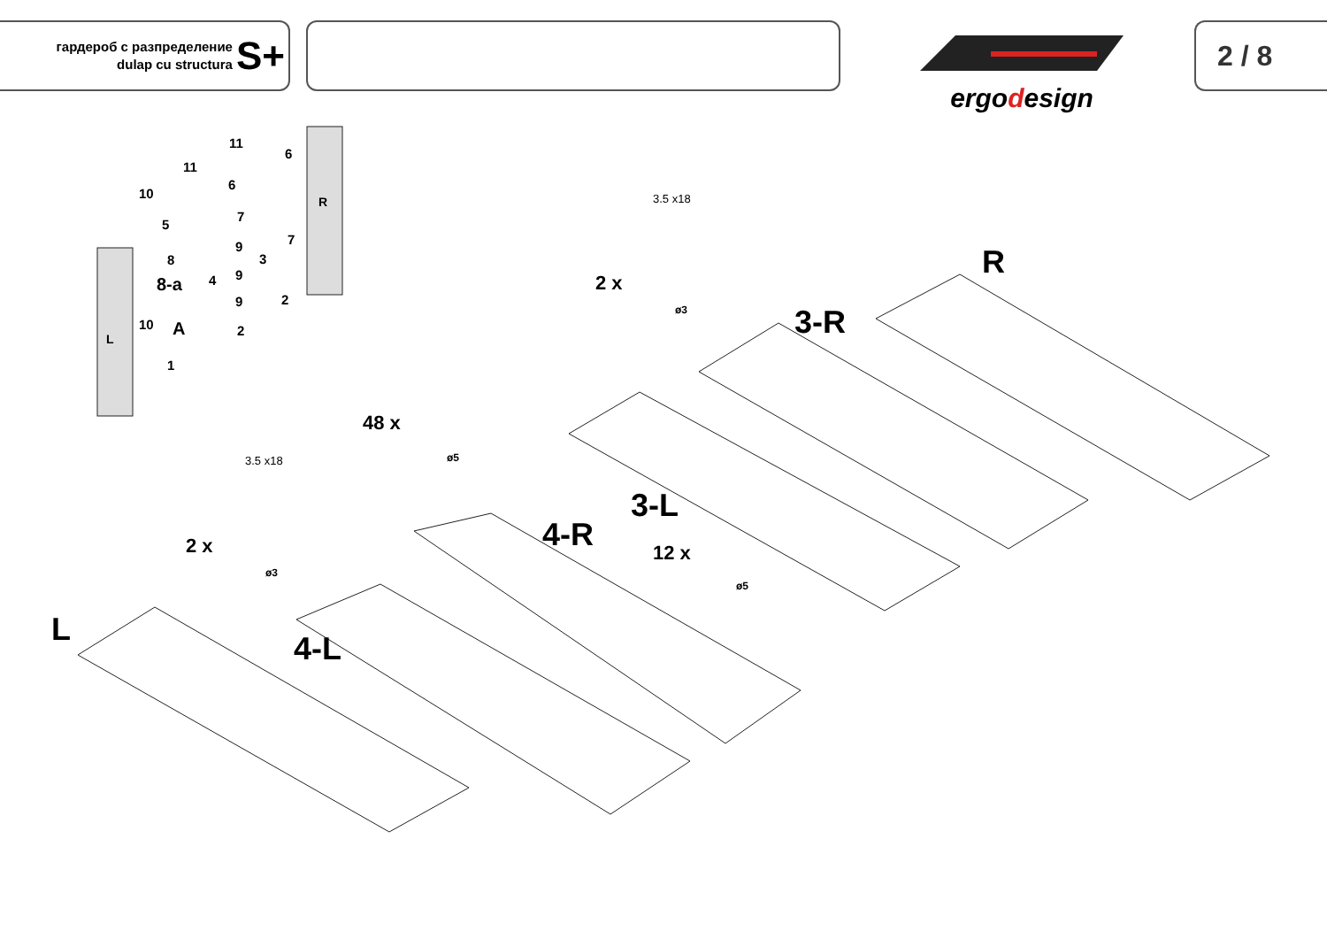гардероб с разпределение
dulap cu structura
S+
ergodesign
2 / 8
L
4-L
4-R
3-L
3-R
R
2 x
3.5 x18
ø3
48 x
ø5
12 x
ø5
2 x
3.5 x18
ø3
L A
8-a
R
10
11
11
5
8
10
1
6
6
7
7
9
3
4 9
9 2
2